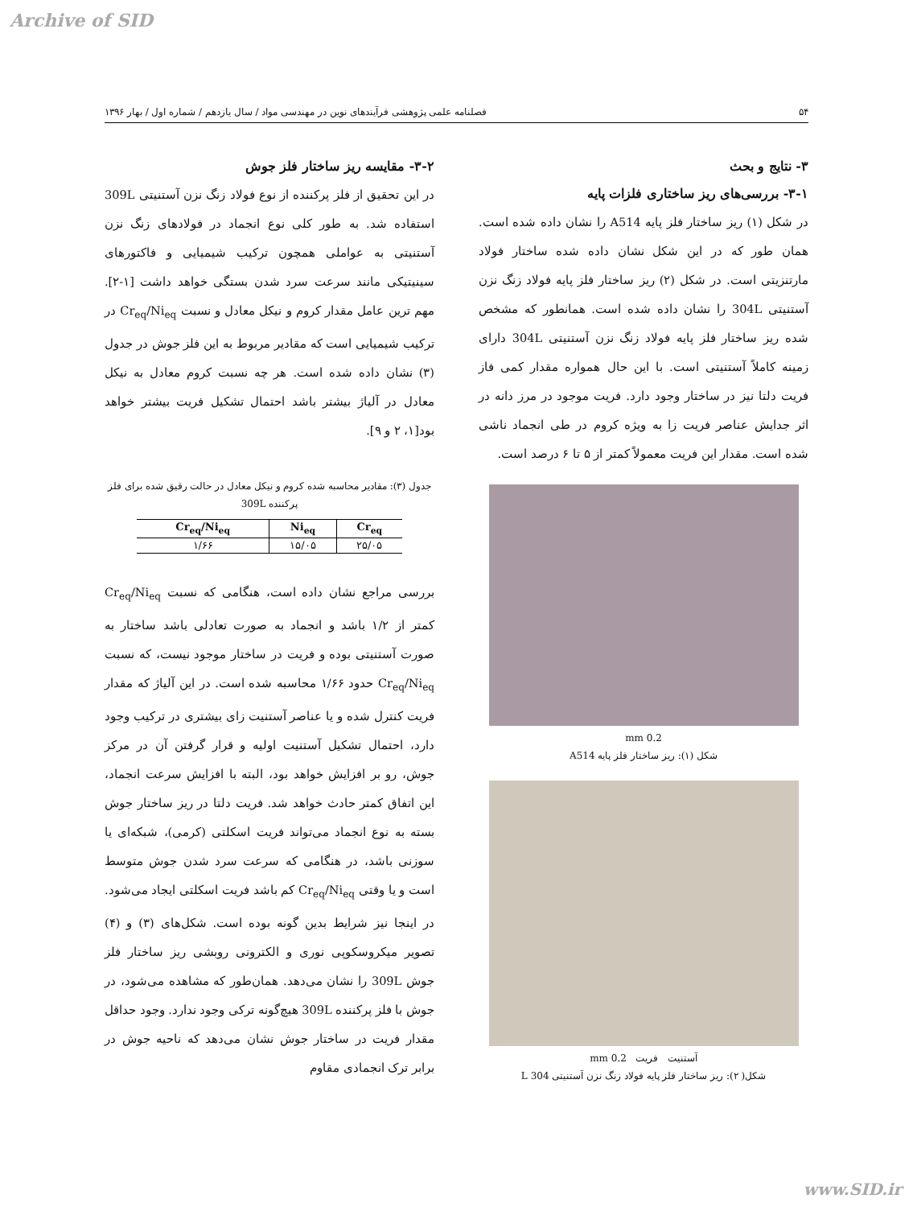Archive of SID
۵۴ فصلنامه علمی پژوهشی فرآیندهای نوین در مهندسی مواد / سال یازدهم / شماره اول / بهار ۱۳۹۶
۳- نتایج و بحث
۳-۱- بررسی‌های ریز ساختاری فلزات پایه
در شکل (۱) ریز ساختار فلز پایه A514 را نشان داده شده است. همان طور که در این شکل نشان داده شده ساختار فولاد مارتنزیتی است. در شکل (۲) ریز ساختار فلز پایه فولاد زنگ نزن آستنیتی 304L را نشان داده شده است. همانطور که مشخص شده ریز ساختار فلز پایه فولاد زنگ نزن آستنیتی 304L دارای زمینه کاملاً آستنیتی است. با این حال همواره مقدار کمی فاز فریت دلتا نیز در ساختار وجود دارد. فریت موجود در مرز دانه در اثر جدایش عناصر فریت زا به ویژه کروم در طی انجماد ناشی شده است. مقدار این فریت معمولاً کمتر از ۵ تا ۶ درصد است.
0.2 mm
شکل (۱): ریز ساختار فلز پایه A514
آستنیت فریت 0.2 mm
شکل( ۲): ریز ساختار فلز پایه فولاد زنگ نزن آستنیتی 304 L
۳-۲- مقایسه ریز ساختار فلز جوش
در این تحقیق از فلز پرکننده از نوع فولاد زنگ نزن آستنیتی 309L استفاده شد. به طور کلی نوع انجماد در فولادهای زنگ نزن آستنیتی به عواملی همچون ترکیب شیمیایی و فاکتورهای سینیتیکی مانند سرعت سرد شدن بستگی خواهد داشت [۱-۲]. مهم ترین عامل مقدار کروم و نیکل معادل و نسبت Cr<sub>eq</sub>/Ni<sub>eq</sub> در ترکیب شیمیایی است که مقادیر مربوط به این فلز جوش در جدول (۳) نشان داده شده است. هر چه نسبت کروم معادل به نیکل معادل در آلیاژ بیشتر باشد احتمال تشکیل فریت بیشتر خواهد بود[۱، ۲ و ۹].
جدول (۳): مقادیر محاسبه شده کروم و نیکل معادل در حالت رقیق شده برای فلز پرکننده 309L
| Cr<sub>eq</sub>/Ni<sub>eq</sub> | Ni<sub>eq</sub> | Cr<sub>eq</sub> |
| --- | --- | --- |
| ۱/۶۶ | ۱۵/۰۵ | ۲۵/۰۵ |
بررسی مراجع نشان داده است، هنگامی که نسبت Cr<sub>eq</sub>/Ni<sub>eq</sub> کمتر از ۱/۲ باشد و انجماد به صورت تعادلی باشد ساختار به صورت آستنیتی بوده و فریت در ساختار موجود نیست، که نسبت Cr<sub>eq</sub>/Ni<sub>eq</sub> حدود ۱/۶۶ محاسبه شده است. در این آلیاژ که مقدار فریت کنترل شده و یا عناصر آستنیت زای بیشتری در ترکیب وجود دارد، احتمال تشکیل آستنیت اولیه و قرار گرفتن آن در مرکز جوش، رو بر افزایش خواهد بود، البته با افزایش سرعت انجماد، این اتفاق کمتر حادث خواهد شد. فریت دلتا در ریز ساختار جوش بسته به نوع انجماد می‌تواند فریت اسکلتی (کرمی)، شبکه‌ای یا سوزنی باشد، در هنگامی که سرعت سرد شدن جوش متوسط است و یا وقتی Cr<sub>eq</sub>/Ni<sub>eq</sub> کم باشد فریت اسکلتی ایجاد می‌شود. در اینجا نیز شرایط بدین گونه بوده است. شکل‌های (۳) و (۴) تصویر میکروسکوپی نوری و الکترونی روبشی ریز ساختار فلز جوش 309L را نشان می‌دهد. همان‌طور که مشاهده می‌شود، در جوش با فلز پرکننده 309L هیچ‌گونه ترکی وجود ندارد. وجود حداقل مقدار فریت در ساختار جوش نشان می‌دهد که ناحیه جوش در برابر ترک انجمادی مقاوم
www.SID.ir